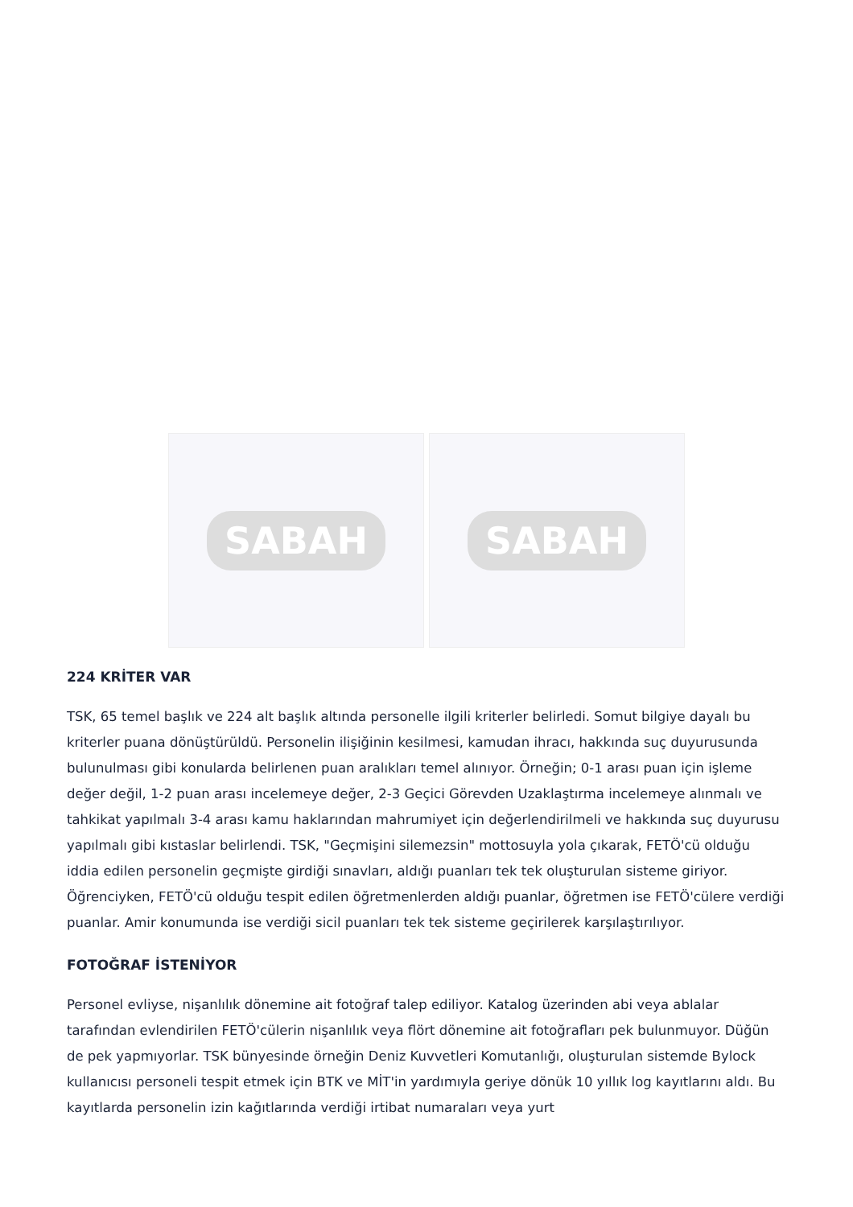SABAH SABAH
224 KRİTER VAR
TSK, 65 temel başlık ve 224 alt başlık altında personelle ilgili kriterler belirledi. Somut bilgiye dayalı bu kriterler puana dönüştürüldü. Personelin ilişiğinin kesilmesi, kamudan ihracı, hakkında suç duyurusunda bulunulması gibi konularda belirlenen puan aralıkları temel alınıyor. Örneğin; 0-1 arası puan için işleme değer değil, 1-2 puan arası incelemeye değer, 2-3 Geçici Görevden Uzaklaştırma incelemeye alınmalı ve tahkikat yapılmalı 3-4 arası kamu haklarından mahrumiyet için değerlendirilmeli ve hakkında suç duyurusu yapılmalı gibi kıstaslar belirlendi. TSK, "Geçmişini silemezsin" mottosuyla yola çıkarak, FETÖ'cü olduğu iddia edilen personelin geçmişte girdiği sınavları, aldığı puanları tek tek oluşturulan sisteme giriyor. Öğrenciyken, FETÖ'cü olduğu tespit edilen öğretmenlerden aldığı puanlar, öğretmen ise FETÖ'cülere verdiği puanlar. Amir konumunda ise verdiği sicil puanları tek tek sisteme geçirilerek karşılaştırılıyor.
FOTOĞRAF İSTENİYOR
Personel evliyse, nişanlılık dönemine ait fotoğraf talep ediliyor. Katalog üzerinden abi veya ablalar tarafından evlendirilen FETÖ'cülerin nişanlılık veya flört dönemine ait fotoğrafları pek bulunmuyor. Düğün de pek yapmıyorlar. TSK bünyesinde örneğin Deniz Kuvvetleri Komutanlığı, oluşturulan sistemde Bylock kullanıcısı personeli tespit etmek için BTK ve MİT'in yardımıyla geriye dönük 10 yıllık log kayıtlarını aldı. Bu kayıtlarda personelin izin kağıtlarında verdiği irtibat numaraları veya yurt